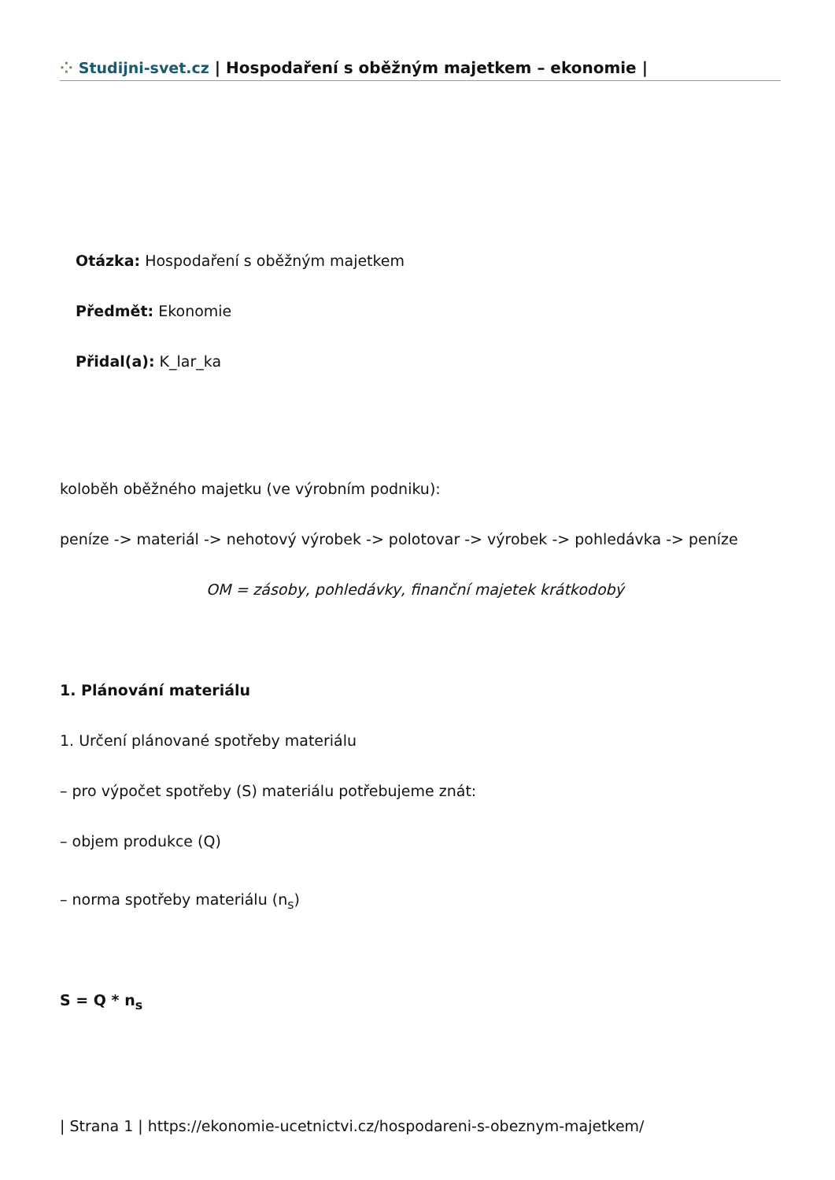⁘ Studijni-svet.cz | Hospodaření s oběžným majetkem – ekonomie |
Otázka: Hospodaření s oběžným majetkem
Předmět: Ekonomie
Přidal(a): K_lar_ka
koloběh oběžného majetku (ve výrobním podniku):
peníze -> materiál -> nehotový výrobek -> polotovar -> výrobek -> pohledávka -> peníze
OM = zásoby, pohledávky, finanční majetek krátkodobý
1. Plánování materiálu
1. Určení plánované spotřeby materiálu
– pro výpočet spotřeby (S) materiálu potřebujeme znát:
– objem produkce (Q)
– norma spotřeby materiálu (n<sub>s</sub>)
S = Q * n<sub>s</sub>
| Strana 1 | https://ekonomie-ucetnictvi.cz/hospodareni-s-obeznym-majetkem/